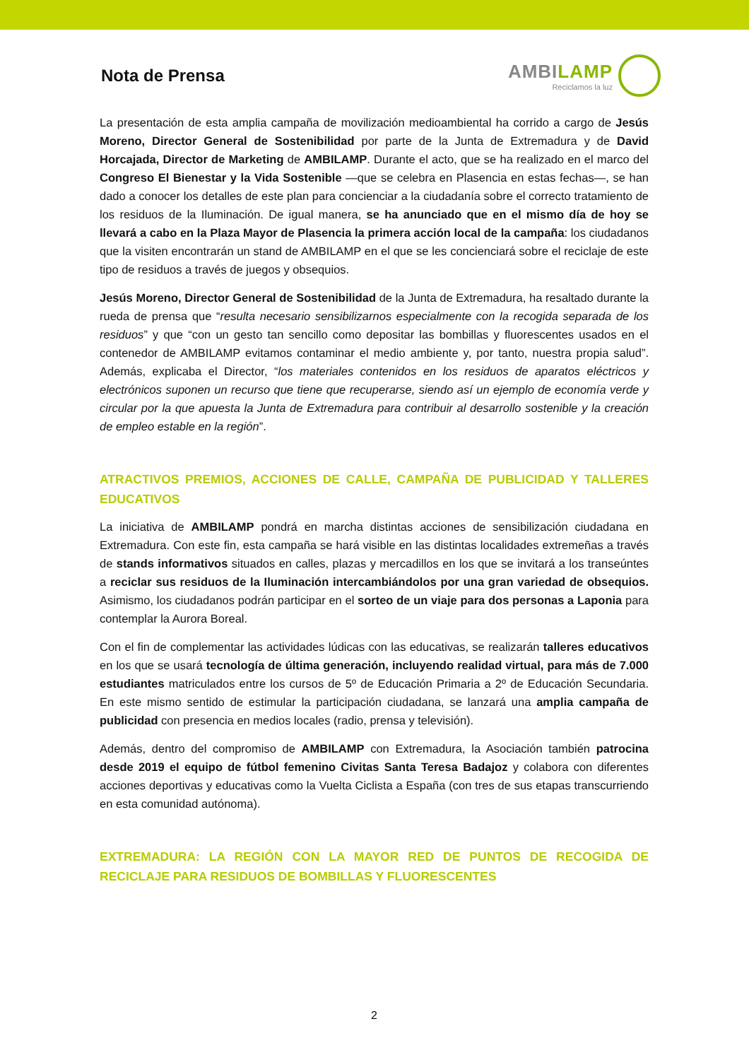Nota de Prensa
AMBILAMP
Reciclamos la luz
La presentación de esta amplia campaña de movilización medioambiental ha corrido a cargo de Jesús Moreno, Director General de Sostenibilidad por parte de la Junta de Extremadura y de David Horcajada, Director de Marketing de AMBILAMP. Durante el acto, que se ha realizado en el marco del Congreso El Bienestar y la Vida Sostenible —que se celebra en Plasencia en estas fechas—, se han dado a conocer los detalles de este plan para concienciar a la ciudadanía sobre el correcto tratamiento de los residuos de la Iluminación. De igual manera, se ha anunciado que en el mismo día de hoy se llevará a cabo en la Plaza Mayor de Plasencia la primera acción local de la campaña: los ciudadanos que la visiten encontrarán un stand de AMBILAMP en el que se les concienciará sobre el reciclaje de este tipo de residuos a través de juegos y obsequios.
Jesús Moreno, Director General de Sostenibilidad de la Junta de Extremadura, ha resaltado durante la rueda de prensa que “resulta necesario sensibilizarnos especialmente con la recogida separada de los residuos” y que “con un gesto tan sencillo como depositar las bombillas y fluorescentes usados en el contenedor de AMBILAMP evitamos contaminar el medio ambiente y, por tanto, nuestra propia salud”. Además, explicaba el Director, “los materiales contenidos en los residuos de aparatos eléctricos y electrónicos suponen un recurso que tiene que recuperarse, siendo así un ejemplo de economía verde y circular por la que apuesta la Junta de Extremadura para contribuir al desarrollo sostenible y la creación de empleo estable en la región”.
ATRACTIVOS PREMIOS, ACCIONES DE CALLE, CAMPAÑA DE PUBLICIDAD Y TALLERES EDUCATIVOS
La iniciativa de AMBILAMP pondrá en marcha distintas acciones de sensibilización ciudadana en Extremadura. Con este fin, esta campaña se hará visible en las distintas localidades extremeñas a través de stands informativos situados en calles, plazas y mercadillos en los que se invitará a los transeúntes a reciclar sus residuos de la Iluminación intercambiándolos por una gran variedad de obsequios. Asimismo, los ciudadanos podrán participar en el sorteo de un viaje para dos personas a Laponia para contemplar la Aurora Boreal.
Con el fin de complementar las actividades lúdicas con las educativas, se realizarán talleres educativos en los que se usará tecnología de última generación, incluyendo realidad virtual, para más de 7.000 estudiantes matriculados entre los cursos de 5º de Educación Primaria a 2º de Educación Secundaria. En este mismo sentido de estimular la participación ciudadana, se lanzará una amplia campaña de publicidad con presencia en medios locales (radio, prensa y televisión).
Además, dentro del compromiso de AMBILAMP con Extremadura, la Asociación también patrocina desde 2019 el equipo de fútbol femenino Civitas Santa Teresa Badajoz y colabora con diferentes acciones deportivas y educativas como la Vuelta Ciclista a España (con tres de sus etapas transcurriendo en esta comunidad autónoma).
EXTREMADURA: LA REGIÓN CON LA MAYOR RED DE PUNTOS DE RECOGIDA DE RECICLAJE PARA RESIDUOS DE BOMBILLAS Y FLUORESCENTES
2